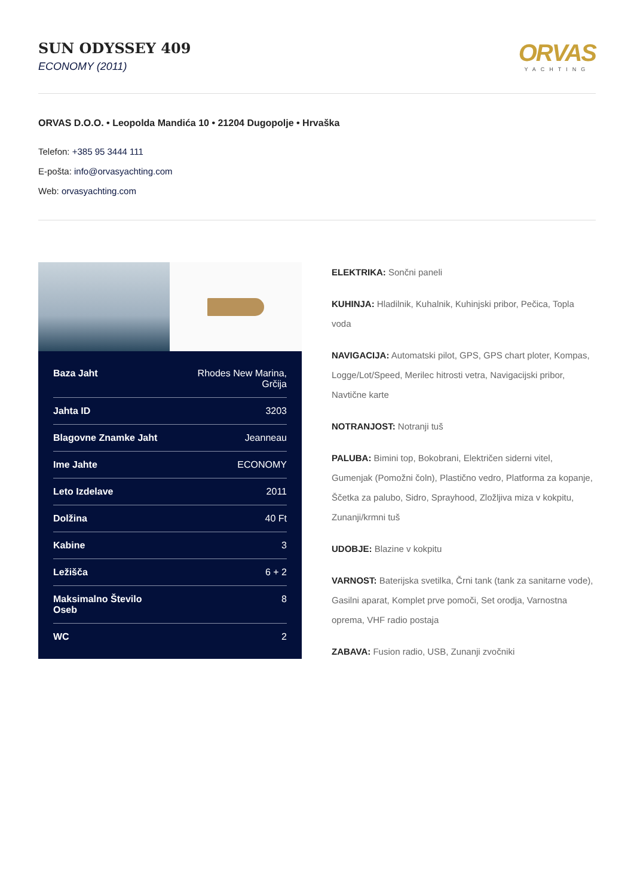SUN ODYSSEY 409
ECONOMY (2011)
ORVAS
YACHTING
ORVAS D.O.O. • Leopolda Mandića 10 • 21204 Dugopolje • Hrvaška
Telefon: +385 95 3444 111
E-pošta: info@orvasyachting.com
Web: orvasyachting.com
| Baza Jaht | Rhodes New Marina, Grčija |
| Jahta ID | 3203 |
| Blagovne Znamke Jaht | Jeanneau |
| Ime Jahte | ECONOMY |
| Leto Izdelave | 2011 |
| Dolžina | 40 Ft |
| Kabine | 3 |
| Ležišča | 6 + 2 |
| Maksimalno Število Oseb | 8 |
| WC | 2 |
ELEKTRIKA: Sončni paneli
KUHINJA: Hladilnik, Kuhalnik, Kuhinjski pribor, Pečica, Topla voda
NAVIGACIJA: Automatski pilot, GPS, GPS chart ploter, Kompas, Logge/Lot/Speed, Merilec hitrosti vetra, Navigacijski pribor, Navtične karte
NOTRANJOST: Notranji tuš
PALUBA: Bimini top, Bokobrani, Električen siderni vitel, Gumenjak (Pomožni čoln), Plastično vedro, Platforma za kopanje, Ščetka za palubo, Sidro, Sprayhood, Zložljiva miza v kokpitu, Zunanji/krmni tuš
UDOBJE: Blazine v kokpitu
VARNOST: Baterijska svetilka, Črni tank (tank za sanitarne vode), Gasilni aparat, Komplet prve pomoči, Set orodja, Varnostna oprema, VHF radio postaja
ZABAVA: Fusion radio, USB, Zunanji zvočniki